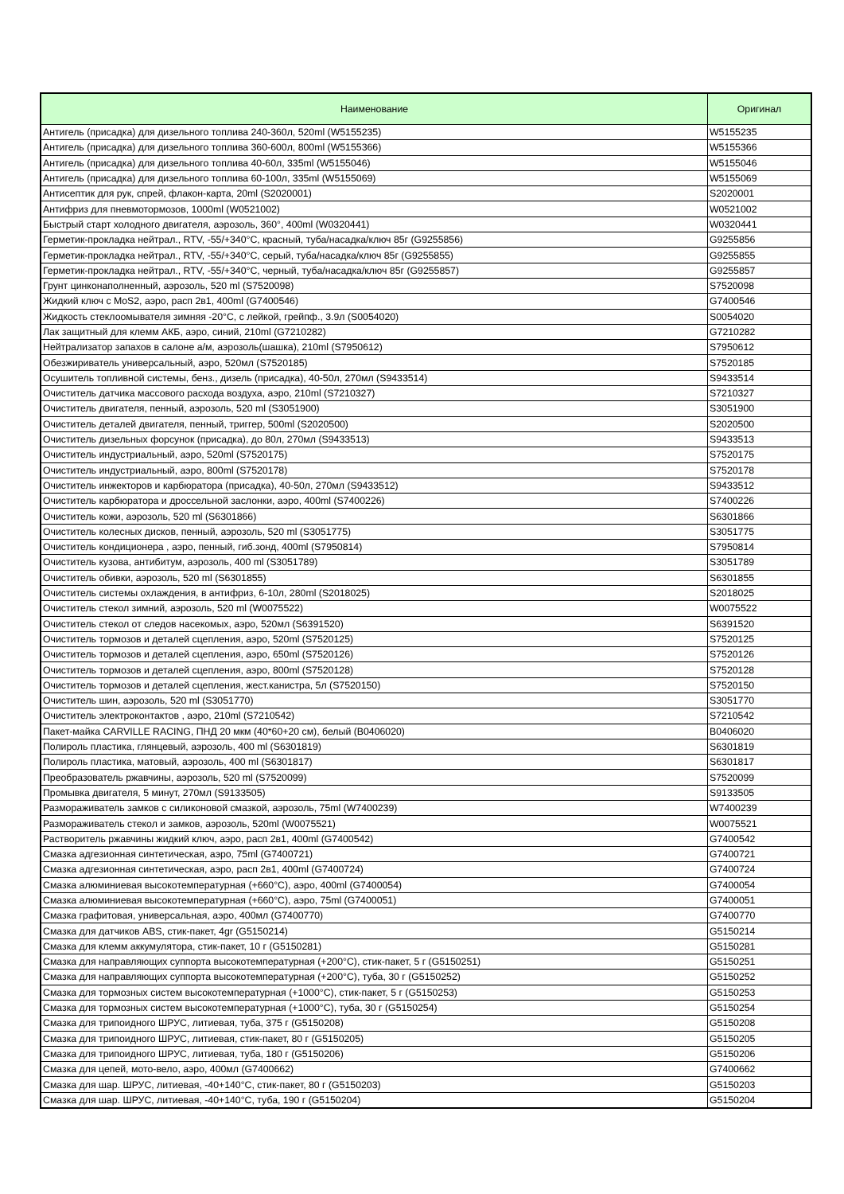| Наименование | Оригинал |
| --- | --- |
| Антигель (присадка) для дизельного топлива 240-360л, 520ml (W5155235) | W5155235 |
| Антигель (присадка) для дизельного топлива 360-600л, 800ml (W5155366) | W5155366 |
| Антигель (присадка) для дизельного топлива 40-60л, 335ml (W5155046) | W5155046 |
| Антигель (присадка) для дизельного топлива 60-100л, 335ml (W5155069) | W5155069 |
| Антисептик для рук, спрей, флакон-карта, 20ml (S2020001) | S2020001 |
| Антифриз для пневмотормозов, 1000ml (W0521002) | W0521002 |
| Быстрый старт холодного двигателя, аэрозоль, 360°, 400ml (W0320441) | W0320441 |
| Герметик-прокладка нейтрал., RTV, -55/+340°C, красный, туба/насадка/ключ 85г (G9255856) | G9255856 |
| Герметик-прокладка нейтрал., RTV, -55/+340°C, серый, туба/насадка/ключ 85г (G9255855) | G9255855 |
| Герметик-прокладка нейтрал., RTV, -55/+340°C, черный, туба/насадка/ключ 85г (G9255857) | G9255857 |
| Грунт цинконаполненный, аэрозоль, 520 ml (S7520098) | S7520098 |
| Жидкий ключ с MoS2, аэро, расп 2в1, 400ml (G7400546) | G7400546 |
| Жидкость стеклоомывателя зимняя -20°C, с лейкой, грейпф., 3.9л (S0054020) | S0054020 |
| Лак защитный для клемм АКБ, аэро, синий, 210ml (G7210282) | G7210282 |
| Нейтрализатор запахов в салоне а/м, аэрозоль(шашка), 210ml (S7950612) | S7950612 |
| Обезжириватель универсальный, аэро, 520мл (S7520185) | S7520185 |
| Осушитель топливной системы, бенз., дизель (присадка), 40-50л, 270мл (S9433514) | S9433514 |
| Очиститель датчика массового расхода воздуха, аэро, 210ml (S7210327) | S7210327 |
| Очиститель двигателя, пенный, аэрозоль, 520 ml (S3051900) | S3051900 |
| Очиститель деталей двигателя, пенный, триггер, 500ml (S2020500) | S2020500 |
| Очиститель дизельных форсунок (присадка), до 80л, 270мл (S9433513) | S9433513 |
| Очиститель индустриальный, аэро, 520ml (S7520175) | S7520175 |
| Очиститель индустриальный, аэро, 800ml (S7520178) | S7520178 |
| Очиститель инжекторов и карбюратора (присадка), 40-50л, 270мл (S9433512) | S9433512 |
| Очиститель карбюратора и дроссельной заслонки, аэро, 400ml (S7400226) | S7400226 |
| Очиститель кожи, аэрозоль, 520 ml (S6301866) | S6301866 |
| Очиститель колесных дисков, пенный, аэрозоль, 520 ml (S3051775) | S3051775 |
| Очиститель кондиционера , аэро, пенный, гиб.зонд, 400ml (S7950814) | S7950814 |
| Очиститель кузова, антибитум, аэрозоль, 400 ml (S3051789) | S3051789 |
| Очиститель обивки, аэрозоль, 520 ml (S6301855) | S6301855 |
| Очиститель системы охлаждения, в антифриз, 6-10л, 280ml (S2018025) | S2018025 |
| Очиститель стекол зимний, аэрозоль, 520 ml (W0075522) | W0075522 |
| Очиститель стекол от следов насекомых, аэро, 520мл (S6391520) | S6391520 |
| Очиститель тормозов и деталей сцепления, аэро, 520ml (S7520125) | S7520125 |
| Очиститель тормозов и деталей сцепления, аэро, 650ml (S7520126) | S7520126 |
| Очиститель тормозов и деталей сцепления, аэро, 800ml (S7520128) | S7520128 |
| Очиститель тормозов и деталей сцепления, жест.канистра, 5л (S7520150) | S7520150 |
| Очиститель шин, аэрозоль, 520 ml (S3051770) | S3051770 |
| Очиститель электроконтактов , аэро, 210ml (S7210542) | S7210542 |
| Пакет-майка CARVILLE RACING, ПНД 20 мкм (40*60+20 см), белый (B0406020) | B0406020 |
| Полироль пластика, глянцевый, аэрозоль, 400 ml (S6301819) | S6301819 |
| Полироль пластика, матовый, аэрозоль, 400 ml (S6301817) | S6301817 |
| Преобразователь ржавчины, аэрозоль, 520 ml (S7520099) | S7520099 |
| Промывка двигателя, 5 минут, 270мл (S9133505) | S9133505 |
| Размораживатель замков с силиконовой смазкой, аэрозоль, 75ml (W7400239) | W7400239 |
| Размораживатель стекол и замков, аэрозоль, 520ml (W0075521) | W0075521 |
| Растворитель ржавчины жидкий ключ, аэро, расп 2в1, 400ml (G7400542) | G7400542 |
| Смазка адгезионная синтетическая, аэро, 75ml (G7400721) | G7400721 |
| Смазка адгезионная синтетическая, аэро, расп 2в1, 400ml (G7400724) | G7400724 |
| Смазка алюминиевая высокотемпературная (+660°C), аэро, 400ml (G7400054) | G7400054 |
| Смазка алюминиевая высокотемпературная (+660°C), аэро, 75ml (G7400051) | G7400051 |
| Смазка графитовая, универсальная, аэро, 400мл (G7400770) | G7400770 |
| Смазка для датчиков ABS, стик-пакет, 4gr (G5150214) | G5150214 |
| Смазка для клемм аккумулятора, стик-пакет, 10 г (G5150281) | G5150281 |
| Смазка для направляющих суппорта высокотемпературная (+200°C), стик-пакет, 5 г (G5150251) | G5150251 |
| Смазка для направляющих суппорта высокотемпературная (+200°C), туба, 30 г (G5150252) | G5150252 |
| Смазка для тормозных систем высокотемпературная (+1000°C), стик-пакет, 5 г (G5150253) | G5150253 |
| Смазка для тормозных систем высокотемпературная (+1000°C), туба, 30 г (G5150254) | G5150254 |
| Смазка для трипоидного ШРУС, литиевая, туба, 375 г (G5150208) | G5150208 |
| Смазка для трипоидного ШРУС, литиевая, стик-пакет, 80 г (G5150205) | G5150205 |
| Смазка для трипоидного ШРУС, литиевая, туба, 180 г (G5150206) | G5150206 |
| Смазка для цепей, мото-вело, аэро, 400мл (G7400662) | G7400662 |
| Смазка для шар. ШРУС, литиевая, -40+140°C, стик-пакет, 80 г (G5150203) | G5150203 |
| Смазка для шар. ШРУС, литиевая, -40+140°C, туба, 190 г (G5150204) | G5150204 |